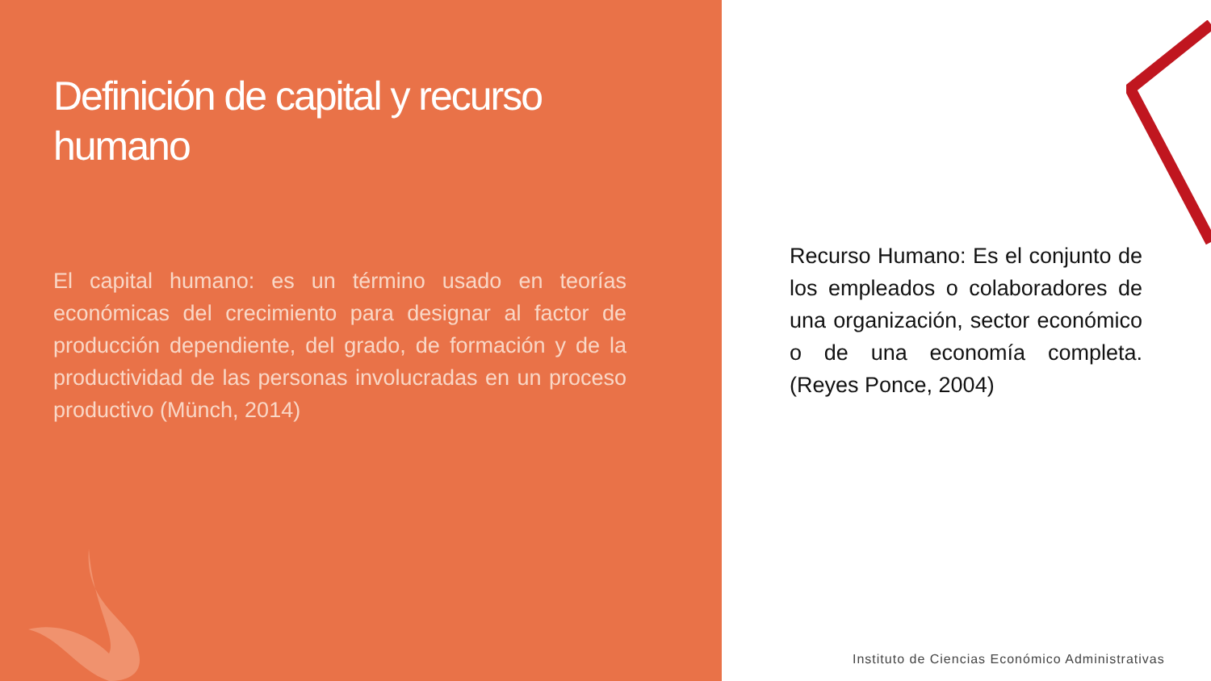Definición de capital y recurso humano
El capital humano: es un término usado en teorías económicas del crecimiento para designar al factor de producción dependiente, del grado, de formación y de la productividad de las personas involucradas en un proceso productivo (Münch, 2014)
Recurso Humano: Es el conjunto de los empleados o colaboradores de una organización, sector económico o de una economía completa. (Reyes Ponce, 2004)
Instituto de Ciencias Económico Administrativas